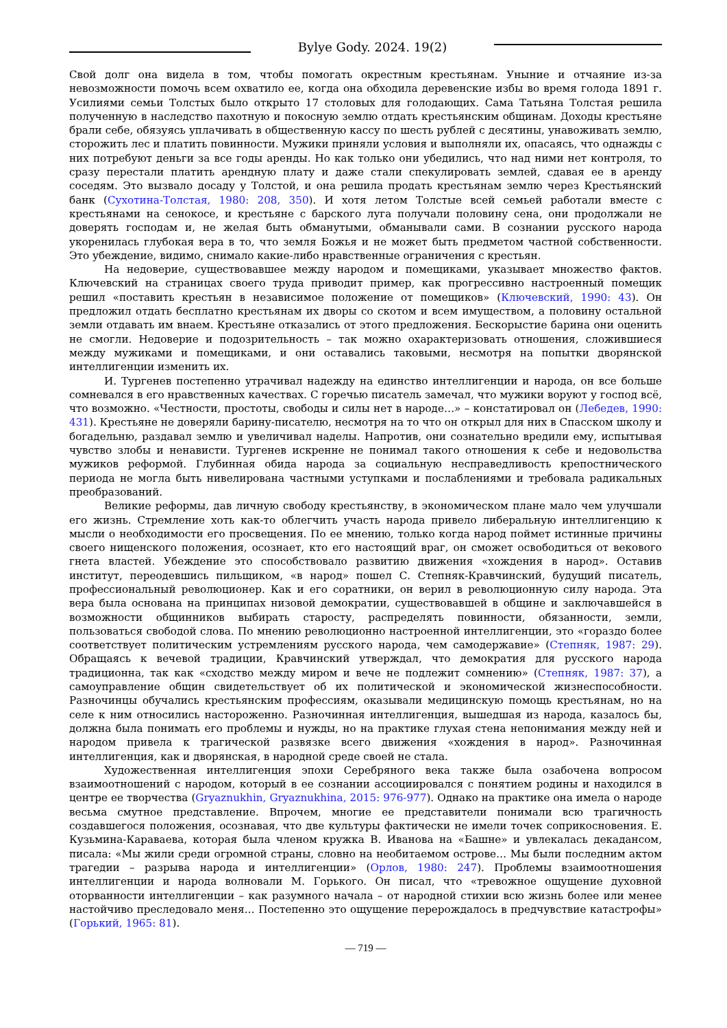Bylye Gody. 2024. 19(2)
Свой долг она видела в том, чтобы помогать окрестным крестьянам. Уныние и отчаяние из-за невозможности помочь всем охватило ее, когда она обходила деревенские избы во время голода 1891 г. Усилиями семьи Толстых было открыто 17 столовых для голодающих. Сама Татьяна Толстая решила полученную в наследство пахотную и покосную землю отдать крестьянским общинам. Доходы крестьяне брали себе, обязуясь уплачивать в общественную кассу по шесть рублей с десятины, унавоживать землю, сторожить лес и платить повинности. Мужики приняли условия и выполняли их, опасаясь, что однажды с них потребуют деньги за все годы аренды. Но как только они убедились, что над ними нет контроля, то сразу перестали платить арендную плату и даже стали спекулировать землей, сдавая ее в аренду соседям. Это вызвало досаду у Толстой, и она решила продать крестьянам землю через Крестьянский банк (Сухотина-Толстая, 1980: 208, 350). И хотя летом Толстые всей семьей работали вместе с крестьянами на сенокосе, и крестьяне с барского луга получали половину сена, они продолжали не доверять господам и, не желая быть обманутыми, обманывали сами. В сознании русского народа укоренилась глубокая вера в то, что земля Божья и не может быть предметом частной собственности. Это убеждение, видимо, снимало какие-либо нравственные ограничения с крестьян.
На недоверие, существовавшее между народом и помещиками, указывает множество фактов. Ключевский на страницах своего труда приводит пример, как прогрессивно настроенный помещик решил «поставить крестьян в независимое положение от помещиков» (Ключевский, 1990: 43). Он предложил отдать бесплатно крестьянам их дворы со скотом и всем имуществом, а половину остальной земли отдавать им внаем. Крестьяне отказались от этого предложения. Бескорыстие барина они оценить не смогли. Недоверие и подозрительность – так можно охарактеризовать отношения, сложившиеся между мужиками и помещиками, и они оставались таковыми, несмотря на попытки дворянской интеллигенции изменить их.
И. Тургенев постепенно утрачивал надежду на единство интеллигенции и народа, он все больше сомневался в его нравственных качествах. С горечью писатель замечал, что мужики воруют у господ всё, что возможно. «Честности, простоты, свободы и силы нет в народе…» – констатировал он (Лебедев, 1990: 431). Крестьяне не доверяли барину-писателю, несмотря на то что он открыл для них в Спасском школу и богадельню, раздавал землю и увеличивал наделы. Напротив, они сознательно вредили ему, испытывая чувство злобы и ненависти. Тургенев искренне не понимал такого отношения к себе и недовольства мужиков реформой. Глубинная обида народа за социальную несправедливость крепостнического периода не могла быть нивелирована частными уступками и послаблениями и требовала радикальных преобразований.
Великие реформы, дав личную свободу крестьянству, в экономическом плане мало чем улучшали его жизнь. Стремление хоть как-то облегчить участь народа привело либеральную интеллигенцию к мысли о необходимости его просвещения. По ее мнению, только когда народ поймет истинные причины своего нищенского положения, осознает, кто его настоящий враг, он сможет освободиться от векового гнета властей. Убеждение это способствовало развитию движения «хождения в народ». Оставив институт, переодевшись пильщиком, «в народ» пошел С. Степняк-Кравчинский, будущий писатель, профессиональный революционер. Как и его соратники, он верил в революционную силу народа. Эта вера была основана на принципах низовой демократии, существовавшей в общине и заключавшейся в возможности общинников выбирать старосту, распределять повинности, обязанности, земли, пользоваться свободой слова. По мнению революционно настроенной интеллигенции, это «гораздо более соответствует политическим устремлениям русского народа, чем самодержавие» (Степняк, 1987: 29). Обращаясь к вечевой традиции, Кравчинский утверждал, что демократия для русского народа традиционна, так как «сходство между миром и вече не подлежит сомнению» (Степняк, 1987: 37), а самоуправление общин свидетельствует об их политической и экономической жизнеспособности. Разночинцы обучались крестьянским профессиям, оказывали медицинскую помощь крестьянам, но на селе к ним относились настороженно. Разночинная интеллигенция, вышедшая из народа, казалось бы, должна была понимать его проблемы и нужды, но на практике глухая стена непонимания между ней и народом привела к трагической развязке всего движения «хождения в народ». Разночинная интеллигенция, как и дворянская, в народной среде своей не стала.
Художественная интеллигенция эпохи Серебряного века также была озабочена вопросом взаимоотношений с народом, который в ее сознании ассоциировался с понятием родины и находился в центре ее творчества (Gryaznukhin, Gryaznukhina, 2015: 976-977). Однако на практике она имела о народе весьма смутное представление. Впрочем, многие ее представители понимали всю трагичность создавшегося положения, осознавая, что две культуры фактически не имели точек соприкосновения. Е. Кузьмина-Караваева, которая была членом кружка В. Иванова на «Башне» и увлекалась декадансом, писала: «Мы жили среди огромной страны, словно на необитаемом острове… Мы были последним актом трагедии – разрыва народа и интеллигенции» (Орлов, 1980: 247). Проблемы взаимоотношения интеллигенции и народа волновали М. Горького. Он писал, что «тревожное ощущение духовной оторванности интеллигенции – как разумного начала – от народной стихии всю жизнь более или менее настойчиво преследовало меня… Постепенно это ощущение перерождалось в предчувствие катастрофы» (Горький, 1965: 81).
— 719 —